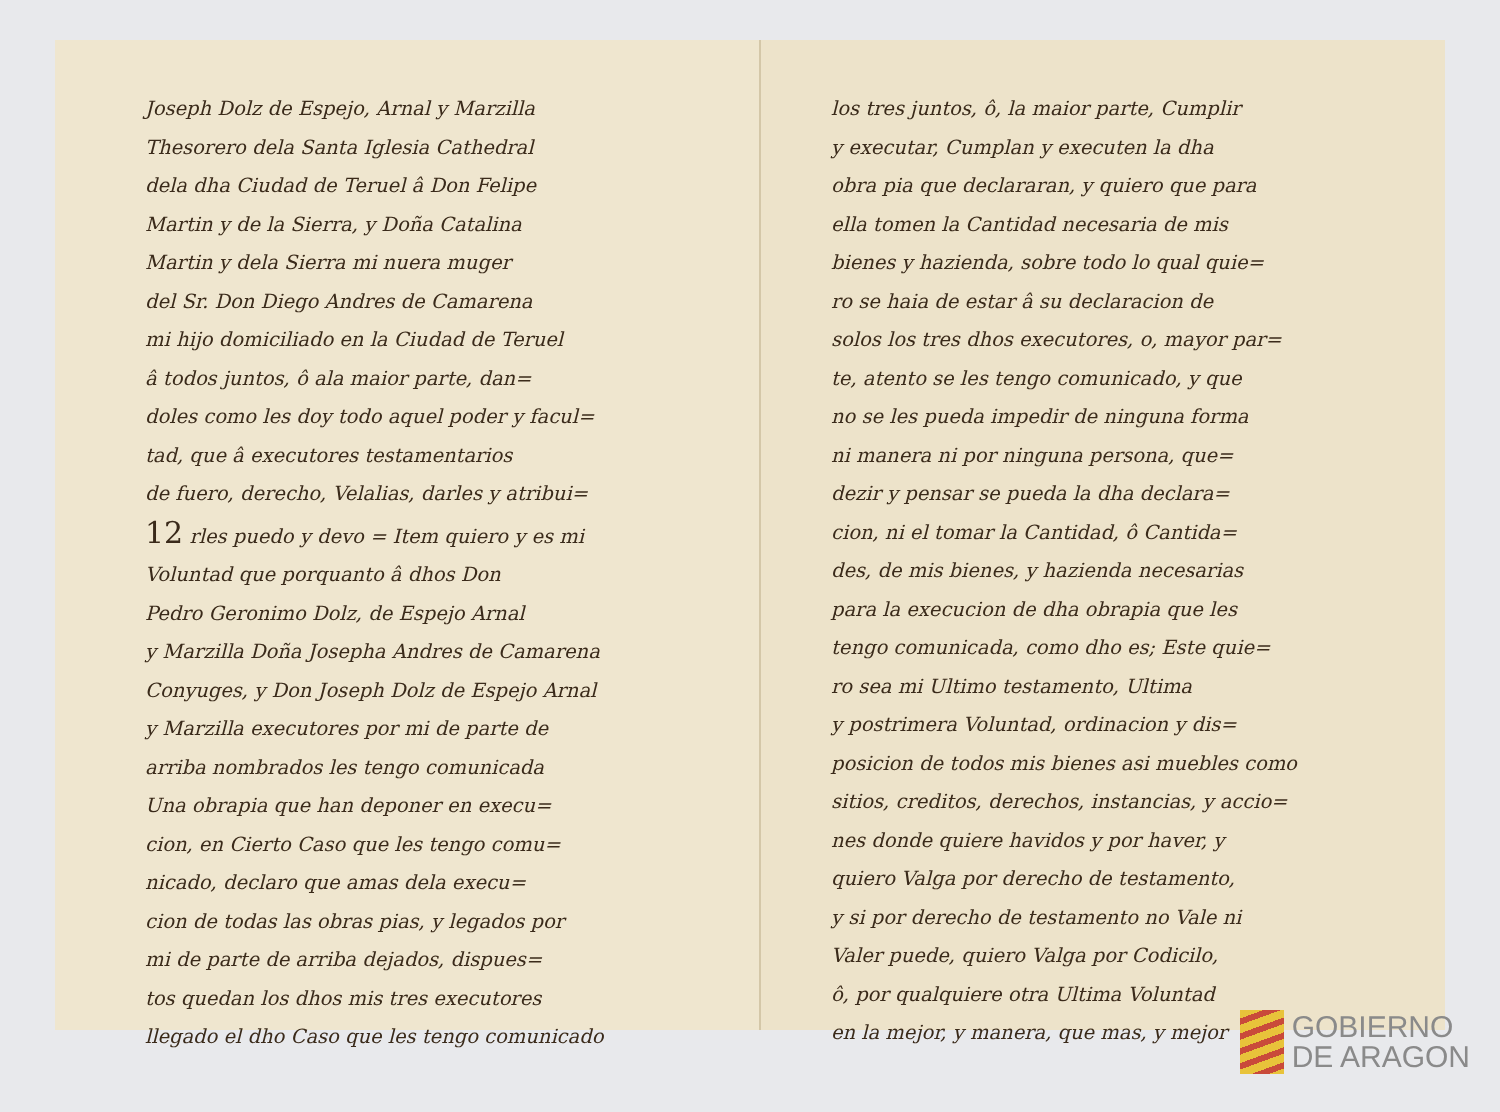Joseph Dolz de Espejo, Arnal y Marzilla
Thesorero dela Santa Iglesia Cathedral
dela dha Ciudad de Teruel â Don Felipe
Martin y de la Sierra, y Doña Catalina
Martin y dela Sierra mi nuera muger
del Sr. Don Diego Andres de Camarena
mi hijo domiciliado en la Ciudad de Teruel
â todos juntos, ô ala maior parte, dan=
doles como les doy todo aquel poder y facul=
tad, que â executores testamentarios
de fuero, derecho, Velalias, darles y atribui=
12 rles puedo y devo = Item quiero y es mi
Voluntad que porquanto â dhos Don
Pedro Geronimo Dolz, de Espejo Arnal
y Marzilla Doña Josepha Andres de Camarena
Conyuges, y Don Joseph Dolz de Espejo Arnal
y Marzilla executores por mi de parte de
arriba nombrados les tengo comunicada
Una obrapia que han deponer en execu=
cion, en Cierto Caso que les tengo comu=
nicado, declaro que amas dela execu=
cion de todas las obras pias, y legados por
mi de parte de arriba dejados, dispues=
tos quedan los dhos mis tres executores
llegado el dho Caso que les tengo comunicado
los tres juntos, ô, la maior parte, Cumplir
y executar, Cumplan y executen la dha
obra pia que declararan, y quiero que para
ella tomen la Cantidad necesaria de mis
bienes y hazienda, sobre todo lo qual quie=
ro se haia de estar â su declaracion de
solos los tres dhos executores, o, mayor par=
te, atento se les tengo comunicado, y que
no se les pueda impedir de ninguna forma
ni manera ni por ninguna persona, que=
dezir y pensar se pueda la dha declara=
cion, ni el tomar la Cantidad, ô Cantida=
des, de mis bienes, y hazienda necesarias
para la execucion de dha obrapia que les
tengo comunicada, como dho es; Este quie=
ro sea mi Ultimo testamento, Ultima
y postrimera Voluntad, ordinacion y dis=
posicion de todos mis bienes asi muebles como
sitios, creditos, derechos, instancias, y accio=
nes donde quiere havidos y por haver, y
quiero Valga por derecho de testamento,
y si por derecho de testamento no Vale ni
Valer puede, quiero Valga por Codicilo,
ô, por qualquiere otra Ultima Voluntad
en la mejor, y manera, que mas, y mejor
GOBIERNO
DE ARAGON